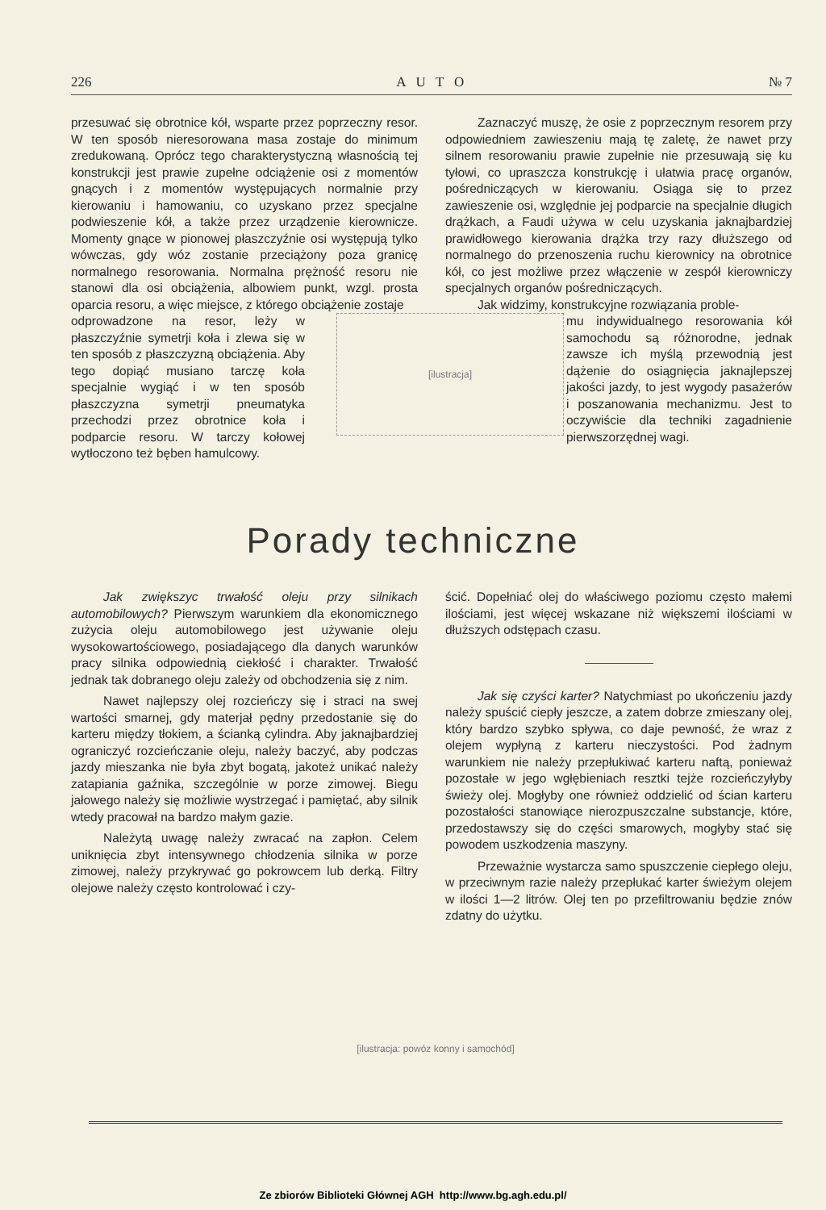226 A U T O № 7
przesuwać się obrotnice kół, wsparte przez poprzeczny resor. W ten sposób nieresorowana masa zostaje do minimum zredukowaną. Oprócz tego charakterystyczną własnością tej konstrukcji jest prawie zupełne odciążenie osi z momentów gnących i z momentów występujących normalnie przy kierowaniu i hamowaniu, co uzyskano przez specjalne podwieszenie kół, a także przez urządzenie kierownicze. Momenty gnące w pionowej płaszczyźnie osi występują tylko wówczas, gdy wóz zostanie przeciążony poza granicę normalnego resorowania. Normalna prężność resoru nie stanowi dla osi obciążenia, albowiem punkt, wzgl. prosta oparcia resoru, a więc miejsce, z którego obciążenie zostaje
odprowadzone na resor, leży w płaszczyźnie symetrji koła i zlewa się w ten sposób z płaszczyzną obciążenia. Aby tego dopiąć musiano tarczę koła specjalnie wygiąć i w ten sposób płaszczyzna symetrji pneumatyka przechodzi przez obrotnice koła i podparcie resoru. W tarczy kołowej wytłoczono też bęben hamulcowy.
Zaznaczyć muszę, że osie z poprzecznym resorem przy odpowiedniem zawieszeniu mają tę zaletę, że nawet przy silnem resorowaniu prawie zupełnie nie przesuwają się ku tyłowi, co upraszcza konstrukcję i ułatwia pracę organów, pośredniczących w kierowaniu. Osiąga się to przez zawieszenie osi, względnie jej podparcie na specjalnie długich drążkach, a Faudi używa w celu uzyskania jaknajbardziej prawidłowego kierowania drążka trzy razy dłuższego od normalnego do przenoszenia ruchu kierownicy na obrotnice kół, co jest możliwe przez włączenie w zespół kierowniczy specjalnych organów pośredniczących.
Jak widzimy, konstrukcyjne rozwiązania proble-
[ilustracja]
mu indywidualnego resorowania kół samochodu są różnorodne, jednak zawsze ich myślą przewodnią jest dążenie do osiągnięcia jaknajlepszej jakości jazdy, to jest wygody pasażerów i poszanowania mechanizmu. Jest to oczywiście dla techniki zagadnienie pierwszorzędnej wagi.
Porady techniczne
Jak zwiększyc trwałość oleju przy silnikach automobilowych? Pierwszym warunkiem dla ekonomicznego zużycia oleju automobilowego jest używanie oleju wysokowartościowego, posiadającego dla danych warunków pracy silnika odpowiednią ciekłość i charakter. Trwałość jednak tak dobranego oleju zależy od obchodzenia się z nim.
Nawet najlepszy olej rozcieńczy się i straci na swej wartości smarnej, gdy materjał pędny przedostanie się do karteru między tłokiem, a ścianką cylindra. Aby jaknajbardziej ograniczyć rozcieńczanie oleju, należy baczyć, aby podczas jazdy mieszanka nie była zbyt bogatą, jakoteż unikać należy zatapiania gaźnika, szczególnie w porze zimowej. Biegu jałowego należy się możliwie wystrzegać i pamiętać, aby silnik wtedy pracował na bardzo małym gazie.
Należytą uwagę należy zwracać na zapłon. Celem uniknięcia zbyt intensywnego chłodzenia silnika w porze zimowej, należy przykrywać go pokrowcem lub derką. Filtry olejowe należy często kontrolować i czy-
ścić. Dopełniać olej do właściwego poziomu często małemi ilościami, jest więcej wskazane niż większemi ilościami w dłuższych odstępach czasu.
Jak się czyści karter? Natychmiast po ukończeniu jazdy należy spuścić ciepły jeszcze, a zatem dobrze zmieszany olej, który bardzo szybko spływa, co daje pewność, że wraz z olejem wypłyną z karteru nieczystości. Pod żadnym warunkiem nie należy przepłukiwać karteru naftą, ponieważ pozostałe w jego wgłębieniach resztki tejże rozcieńczyłyby świeży olej. Mogłyby one również oddzielić od ścian karteru pozostałości stanowiące nierozpuszczalne substancje, które, przedostawszy się do części smarowych, mogłyby stać się powodem uszkodzenia maszyny.
Przeważnie wystarcza samo spuszczenie ciepłego oleju, w przeciwnym razie należy przepłukać karter świeżym olejem w ilości 1—2 litrów. Olej ten po przefiltrowaniu będzie znów zdatny do użytku.
[ilustracja: powóz konny i samochód]
Ze zbiorów Biblioteki Głównej AGH http://www.bg.agh.edu.pl/